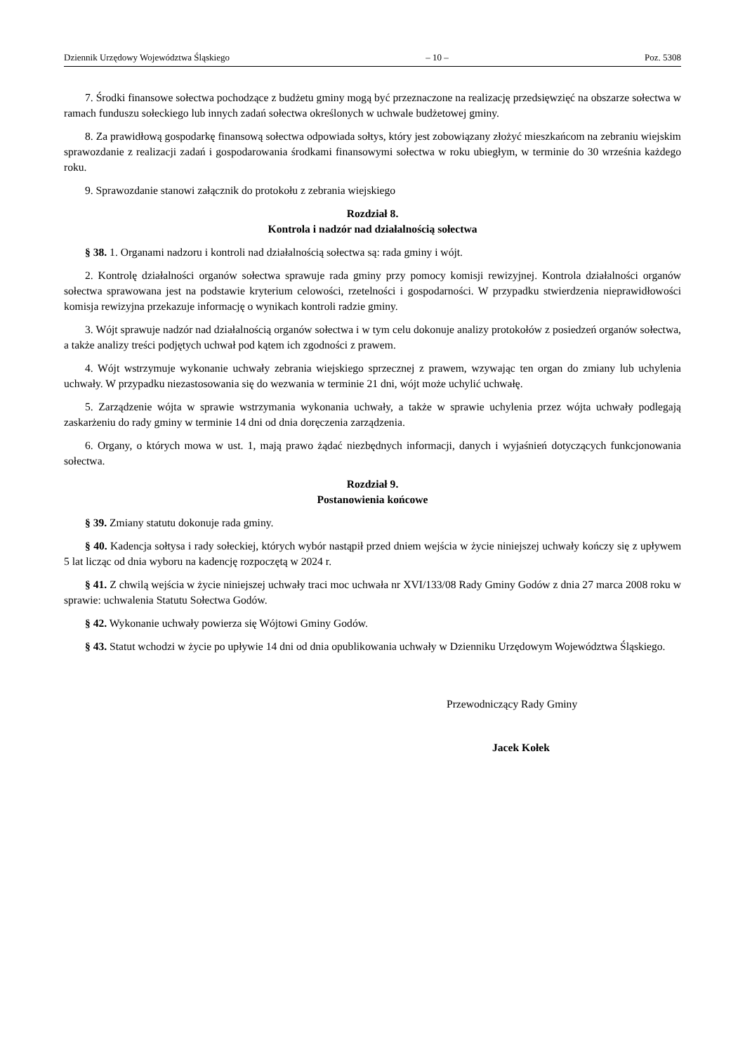Dziennik Urzędowy Województwa Śląskiego – 10 – Poz. 5308
7. Środki finansowe sołectwa pochodzące z budżetu gminy mogą być przeznaczone na realizację przedsięwzięć na obszarze sołectwa w ramach funduszu sołeckiego lub innych zadań sołectwa określonych w uchwale budżetowej gminy.
8. Za prawidłową gospodarkę finansową sołectwa odpowiada sołtys, który jest zobowiązany złożyć mieszkańcom na zebraniu wiejskim sprawozdanie z realizacji zadań i gospodarowania środkami finansowymi sołectwa w roku ubiegłym, w terminie do 30 września każdego roku.
9. Sprawozdanie stanowi załącznik do protokołu z zebrania wiejskiego
Rozdział 8.
Kontrola i nadzór nad działalnością sołectwa
§ 38. 1. Organami nadzoru i kontroli nad działalnością sołectwa są: rada gminy i wójt.
2. Kontrolę działalności organów sołectwa sprawuje rada gminy przy pomocy komisji rewizyjnej. Kontrola działalności organów sołectwa sprawowana jest na podstawie kryterium celowości, rzetelności i gospodarności. W przypadku stwierdzenia nieprawidłowości komisja rewizyjna przekazuje informację o wynikach kontroli radzie gminy.
3. Wójt sprawuje nadzór nad działalnością organów sołectwa i w tym celu dokonuje analizy protokołów z posiedzeń organów sołectwa, a także analizy treści podjętych uchwał pod kątem ich zgodności z prawem.
4. Wójt wstrzymuje wykonanie uchwały zebrania wiejskiego sprzecznej z prawem, wzywając ten organ do zmiany lub uchylenia uchwały. W przypadku niezastosowania się do wezwania w terminie 21 dni, wójt może uchylić uchwałę.
5. Zarządzenie wójta w sprawie wstrzymania wykonania uchwały, a także w sprawie uchylenia przez wójta uchwały podlegają zaskarżeniu do rady gminy w terminie 14 dni od dnia doręczenia zarządzenia.
6. Organy, o których mowa w ust. 1, mają prawo żądać niezbędnych informacji, danych i wyjaśnień dotyczących funkcjonowania sołectwa.
Rozdział 9.
Postanowienia końcowe
§ 39. Zmiany statutu dokonuje rada gminy.
§ 40. Kadencja sołtysa i rady sołeckiej, których wybór nastąpił przed dniem wejścia w życie niniejszej uchwały kończy się z upływem 5 lat licząc od dnia wyboru na kadencję rozpoczętą w 2024 r.
§ 41. Z chwilą wejścia w życie niniejszej uchwały traci moc uchwała nr XVI/133/08 Rady Gminy Godów z dnia 27 marca 2008 roku w sprawie: uchwalenia Statutu Sołectwa Godów.
§ 42. Wykonanie uchwały powierza się Wójtowi Gminy Godów.
§ 43. Statut wchodzi w życie po upływie 14 dni od dnia opublikowania uchwały w Dzienniku Urzędowym Województwa Śląskiego.
Przewodniczący Rady Gminy
Jacek Kołek